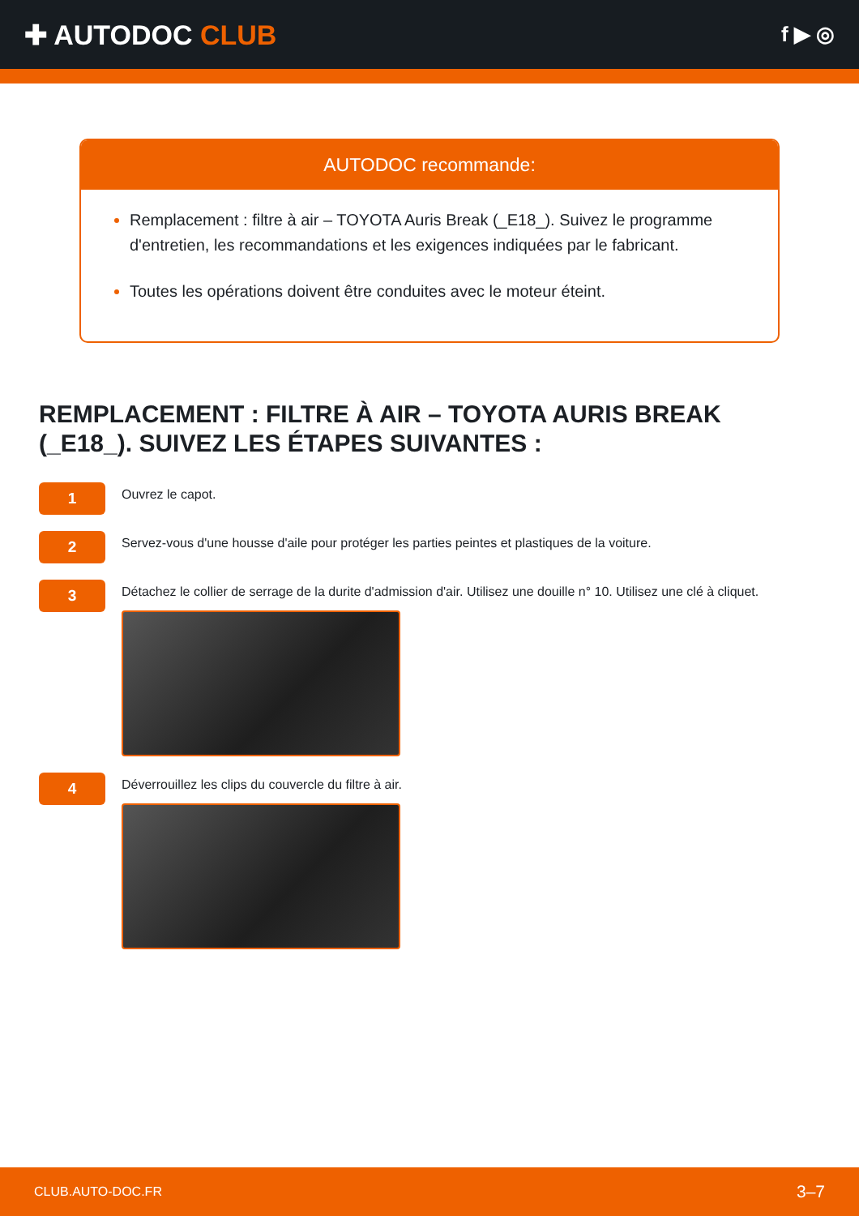✚ AUTODOC CLUB
f ▶ ◎
AUTODOC recommande:
Remplacement : filtre à air – TOYOTA Auris Break (_E18_). Suivez le programme d'entretien, les recommandations et les exigences indiquées par le fabricant.
Toutes les opérations doivent être conduites avec le moteur éteint.
REMPLACEMENT : FILTRE À AIR – TOYOTA AURIS BREAK (_E18_). SUIVEZ LES ÉTAPES SUIVANTES :
1
Ouvrez le capot.
2
Servez-vous d'une housse d'aile pour protéger les parties peintes et plastiques de la voiture.
3
Détachez le collier de serrage de la durite d'admission d'air. Utilisez une douille n° 10. Utilisez une clé à cliquet.
4
Déverrouillez les clips du couvercle du filtre à air.
CLUB.AUTO-DOC.FR 3–7